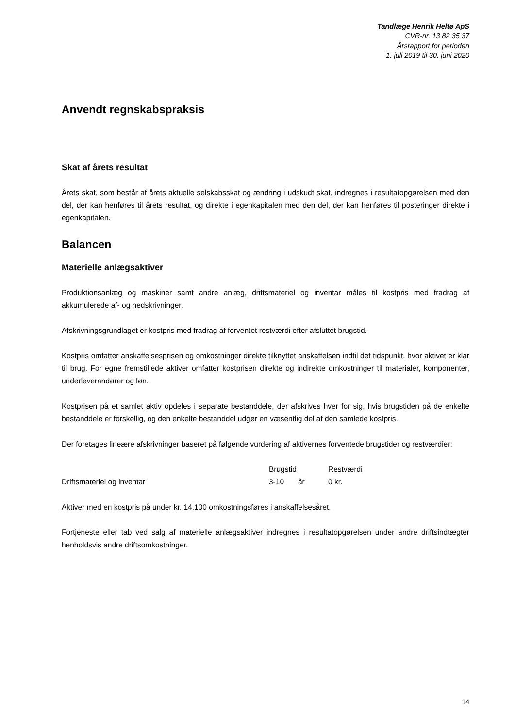Tandlæge Henrik Heltø ApS
CVR-nr. 13 82 35 37
Årsrapport for perioden
1. juli 2019 til 30. juni 2020
Anvendt regnskabspraksis
Skat af årets resultat
Årets skat, som består af årets aktuelle selskabsskat og ændring i udskudt skat, indregnes i resultatopgørelsen med den del, der kan henføres til årets resultat, og direkte i egenkapitalen med den del, der kan henføres til posteringer direkte i egenkapitalen.
Balancen
Materielle anlægsaktiver
Produktionsanlæg og maskiner samt andre anlæg, driftsmateriel og inventar måles til kostpris med fradrag af akkumulerede af- og nedskrivninger.
Afskrivningsgrundlaget er kostpris med fradrag af forventet restværdi efter afsluttet brugstid.
Kostpris omfatter anskaffelsesprisen og omkostninger direkte tilknyttet anskaffelsen indtil det tidspunkt, hvor aktivet er klar til brug. For egne fremstillede aktiver omfatter kostprisen direkte og indirekte omkostninger til materialer, komponenter, underleverandører og løn.
Kostprisen på et samlet aktiv opdeles i separate bestanddele, der afskrives hver for sig, hvis brugstiden på de enkelte bestanddele er forskellig, og den enkelte bestanddel udgør en væsentlig del af den samlede kostpris.
Der foretages lineære afskrivninger baseret på følgende vurdering af aktivernes forventede brugstider og restværdier:
| | Brugstid | | Restværdi |
| Driftsmateriel og inventar | 3-10 | år | 0 kr. |
Aktiver med en kostpris på under kr. 14.100 omkostningsføres i anskaffelsesåret.
Fortjeneste eller tab ved salg af materielle anlægsaktiver indregnes i resultatopgørelsen under andre driftsindtægter henholdsvis andre driftsomkostninger.
14